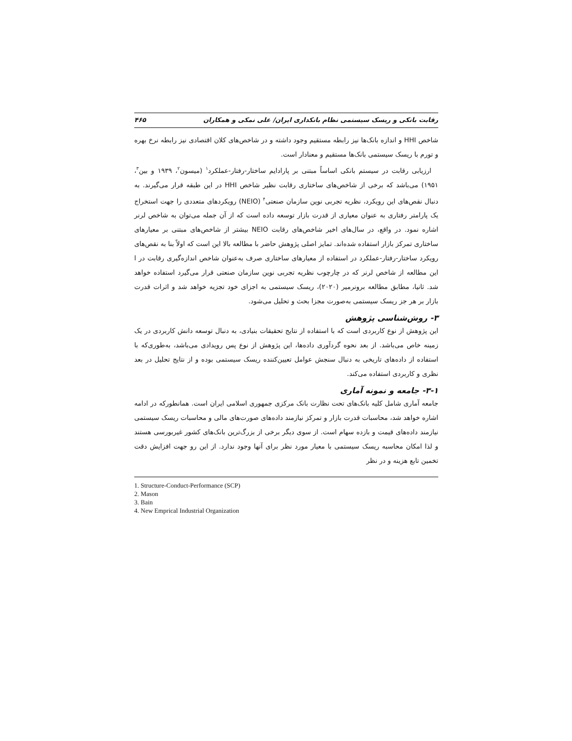رقابت بانکی و ریسک سیستمی نظام بانکداری ایران/ علی نمکی و همکاران ۴۶۵
شاخص HHI و اندازه بانک‌ها نیز رابطه مستقیم وجود داشته و در شاخص‌های کلان اقتصادی نیز رابطه نرخ بهره و تورم با ریسک سیستمی بانک‌ها مستقیم و معنادار است.
ارزیابی رقابت در سیستم بانکی اساساً مبتنی بر پارادایم ساختار-رفتار-عملکرد<sup>۱</sup> (میسون<sup>۲</sup>، ۱۹۳۹ و بین<sup>۳</sup>، ۱۹۵۱) می‌باشد که برخی از شاخص‌های ساختاری رقابت نظیر شاخص HHI در این طبقه قرار می‌گیرند. به دنبال نقص‌های این رویکرد، نظریه تجربی نوین سازمان صنعتی<sup>۴</sup> (NEIO) رویکردهای متعددی را جهت استخراج یک پارامتر رفتاری به عنوان معیاری از قدرت بازار توسعه داده است که از آن جمله می‌توان به شاخص لرنر اشاره نمود. در واقع، در سال‌های اخیر شاخص‌های رقابت NEIO بیشتر از شاخص‌های مبتنی بر معیارهای ساختاری تمرکز بازار استفاده شده‌اند. تمایز اصلی پژوهش حاضر با مطالعه بالا این است که اولاً بنا به نقص‌های رویکرد ساختار-رفتار-عملکرد در استفاده از معیارهای ساختاری صرف به‌عنوان شاخص اندازه‌گیری رقابت در ا این مطالعه از شاخص لرنر که در چارچوب نظریه تجربی نوین سازمان صنعتی قرار می‌گیرد استفاده خواهد شد. ثانیا، مطابق مطالعه برونرمیر (۲۰۲۰)، ریسک سیستمی به اجزای خود تجزیه خواهد شد و اثرات قدرت بازار بر هر جز ریسک سیستمی به‌صورت مجزا بحث و تحلیل می‌شود.
۳- روش‌شناسی پژوهش
این پژوهش از نوع کاربردی است که با استفاده از نتایج تحقیقات بنیادی، به دنبال توسعه دانش کاربردی در یک زمینه خاص می‌باشد. از بعد نحوه گردآوری داده‌ها، این پژوهش از نوع پس رویدادی می‌باشد، به‌طوری‌که با استفاده از داده‌های تاریخی به دنبال سنجش عوامل تعیین‌کننده ریسک سیستمی بوده و از نتایج تحلیل در بعد نظری و کاربردی استفاده می‌کند.
۳-۱- جامعه و نمونه آماری
جامعه آماری شامل کلیه بانک‌های تحت نظارت بانک مرکزی جمهوری اسلامی ایران است. همانطورکه در ادامه اشاره خواهد شد، محاسبات قدرت بازار و تمرکز نیازمند داده‌های صورت‌های مالی و محاسبات ریسک سیستمی نیازمند داده‌های قیمت و بازده سهام است. از سوی دیگر برخی از بزرگ‌ترین بانک‌های کشور غیربورسی هستند و لذا امکان محاسبه ریسک سیستمی با معیار مورد نظر برای آنها وجود ندارد. از این رو جهت افزایش دقت تخمین تابع هزینه و در نظر
1. Structure-Conduct-Performance (SCP)
2. Mason
3. Bain
4. New Emprical Industrial Organization